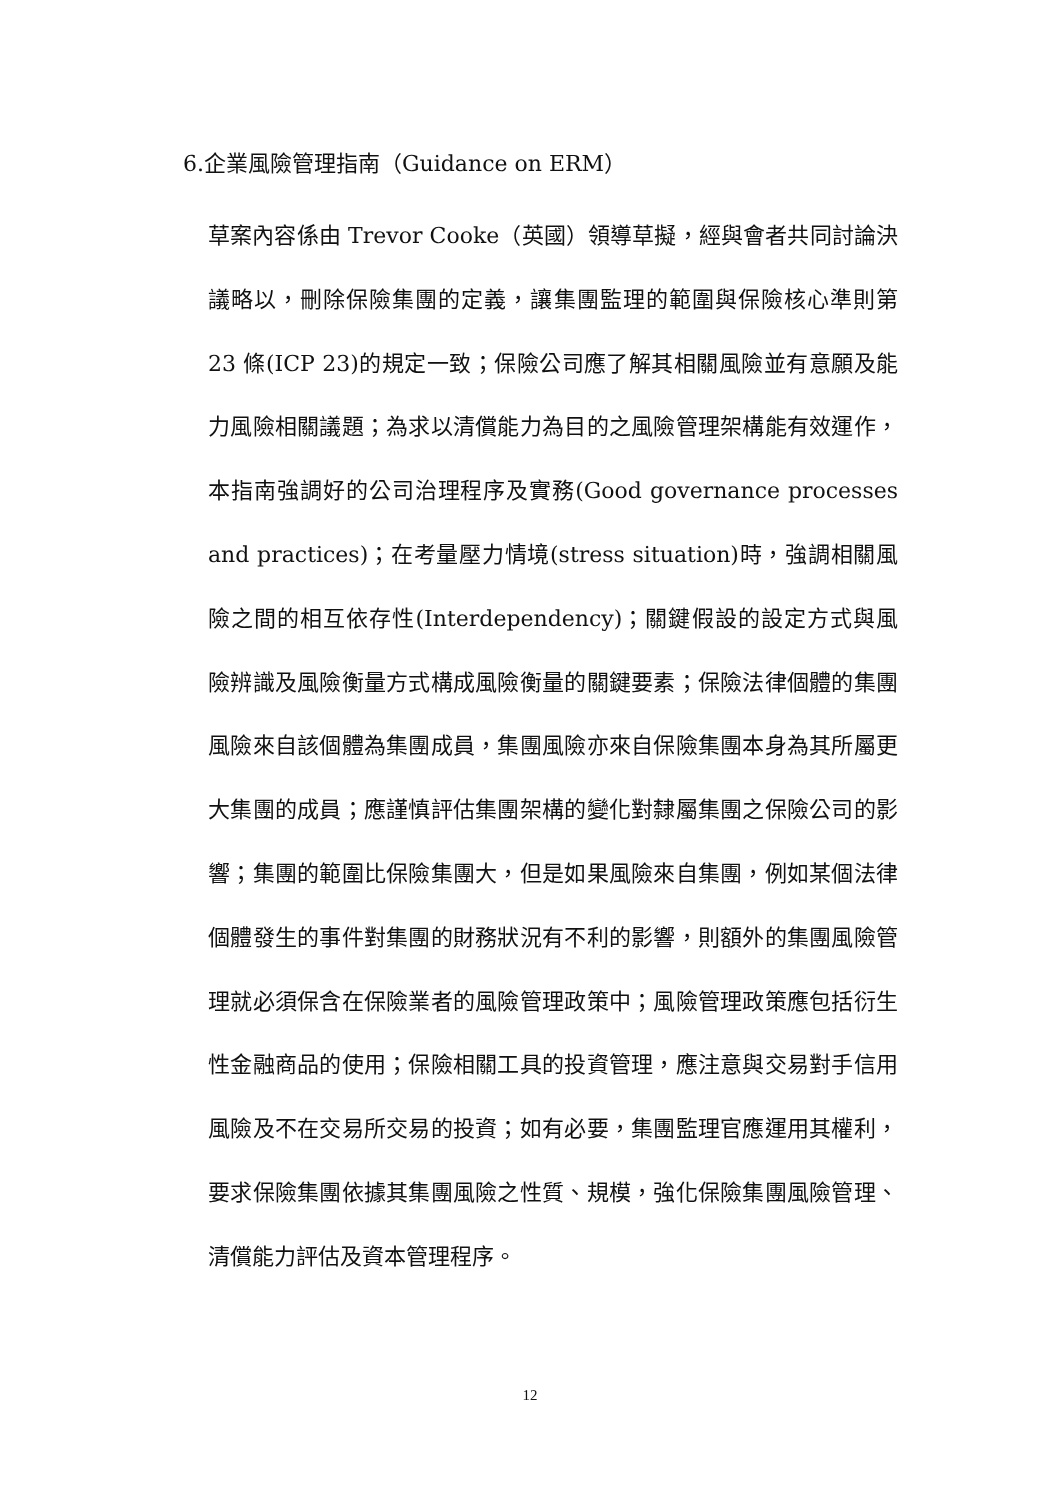6.企業風險管理指南（Guidance on ERM）
草案內容係由 Trevor Cooke（英國）領導草擬，經與會者共同討論決議略以，刪除保險集團的定義，讓集團監理的範圍與保險核心準則第 23 條(ICP 23)的規定一致；保險公司應了解其相關風險並有意願及能力風險相關議題；為求以清償能力為目的之風險管理架構能有效運作，本指南強調好的公司治理程序及實務(Good governance processes and practices)；在考量壓力情境(stress situation)時，強調相關風險之間的相互依存性(Interdependency)；關鍵假設的設定方式與風險辨識及風險衡量方式構成風險衡量的關鍵要素；保險法律個體的集團風險來自該個體為集團成員，集團風險亦來自保險集團本身為其所屬更大集團的成員；應謹慎評估集團架構的變化對隸屬集團之保險公司的影響；集團的範圍比保險集團大，但是如果風險來自集團，例如某個法律個體發生的事件對集團的財務狀況有不利的影響，則額外的集團風險管理就必須保含在保險業者的風險管理政策中；風險管理政策應包括衍生性金融商品的使用；保險相關工具的投資管理，應注意與交易對手信用風險及不在交易所交易的投資；如有必要，集團監理官應運用其權利，要求保險集團依據其集團風險之性質、規模，強化保險集團風險管理、清償能力評估及資本管理程序。
12